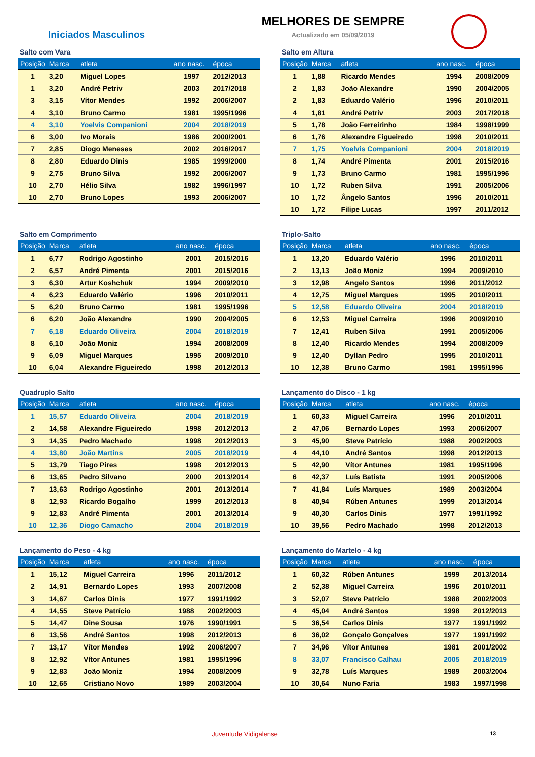Iniciados Masculinos
MELHORES DE SEMPRE
Actualizado em 05/09/2019
Salto com Vara
| Posição | Marca | atleta | ano nasc. | época |
| --- | --- | --- | --- | --- |
| 1 | 3,20 | Miguel Lopes | 1997 | 2012/2013 |
| 1 | 3,20 | André Petriv | 2003 | 2017/2018 |
| 3 | 3,15 | Vítor Mendes | 1992 | 2006/2007 |
| 4 | 3,10 | Bruno Carmo | 1981 | 1995/1996 |
| 4 | 3,10 | Yoelvis Companioni | 2004 | 2018/2019 |
| 6 | 3,00 | Ivo Morais | 1986 | 2000/2001 |
| 7 | 2,85 | Diogo Meneses | 2002 | 2016/2017 |
| 8 | 2,80 | Eduardo Dinis | 1985 | 1999/2000 |
| 9 | 2,75 | Bruno Silva | 1992 | 2006/2007 |
| 10 | 2,70 | Hélio Silva | 1982 | 1996/1997 |
| 10 | 2,70 | Bruno Lopes | 1993 | 2006/2007 |
Salto em Altura
| Posição | Marca | atleta | ano nasc. | época |
| --- | --- | --- | --- | --- |
| 1 | 1,88 | Ricardo Mendes | 1994 | 2008/2009 |
| 2 | 1,83 | João Alexandre | 1990 | 2004/2005 |
| 2 | 1,83 | Eduardo Valério | 1996 | 2010/2011 |
| 4 | 1,81 | André Petriv | 2003 | 2017/2018 |
| 5 | 1,78 | João Ferreirinho | 1984 | 1998/1999 |
| 6 | 1,76 | Alexandre Figueiredo | 1998 | 2010/2011 |
| 7 | 1,75 | Yoelvis Companioni | 2004 | 2018/2019 |
| 8 | 1,74 | André Pimenta | 2001 | 2015/2016 |
| 9 | 1,73 | Bruno Carmo | 1981 | 1995/1996 |
| 10 | 1,72 | Ruben Silva | 1991 | 2005/2006 |
| 10 | 1,72 | Ângelo Santos | 1996 | 2010/2011 |
| 10 | 1,72 | Filipe Lucas | 1997 | 2011/2012 |
Salto em Comprimento
| Posição | Marca | atleta | ano nasc. | época |
| --- | --- | --- | --- | --- |
| 1 | 6,77 | Rodrigo Agostinho | 2001 | 2015/2016 |
| 2 | 6,57 | André Pimenta | 2001 | 2015/2016 |
| 3 | 6,30 | Artur Koshchuk | 1994 | 2009/2010 |
| 4 | 6,23 | Eduardo Valério | 1996 | 2010/2011 |
| 5 | 6,20 | Bruno Carmo | 1981 | 1995/1996 |
| 6 | 6,20 | João Alexandre | 1990 | 2004/2005 |
| 7 | 6,18 | Eduardo Oliveira | 2004 | 2018/2019 |
| 8 | 6,10 | João Moniz | 1994 | 2008/2009 |
| 9 | 6,09 | Miguel Marques | 1995 | 2009/2010 |
| 10 | 6,04 | Alexandre Figueiredo | 1998 | 2012/2013 |
Triplo-Salto
| Posição | Marca | atleta | ano nasc. | época |
| --- | --- | --- | --- | --- |
| 1 | 13,20 | Eduardo Valério | 1996 | 2010/2011 |
| 2 | 13,13 | João Moniz | 1994 | 2009/2010 |
| 3 | 12,98 | Angelo Santos | 1996 | 2011/2012 |
| 4 | 12,75 | Miguel Marques | 1995 | 2010/2011 |
| 5 | 12,58 | Eduardo Oliveira | 2004 | 2018/2019 |
| 6 | 12,53 | Miguel Carreira | 1996 | 2009/2010 |
| 7 | 12,41 | Ruben Silva | 1991 | 2005/2006 |
| 8 | 12,40 | Ricardo Mendes | 1994 | 2008/2009 |
| 9 | 12,40 | Dyllan Pedro | 1995 | 2010/2011 |
| 10 | 12,38 | Bruno Carmo | 1981 | 1995/1996 |
Quadruplo Salto
| Posição | Marca | atleta | ano nasc. | época |
| --- | --- | --- | --- | --- |
| 1 | 15,57 | Eduardo Oliveira | 2004 | 2018/2019 |
| 2 | 14,58 | Alexandre Figueiredo | 1998 | 2012/2013 |
| 3 | 14,35 | Pedro Machado | 1998 | 2012/2013 |
| 4 | 13,80 | João Martins | 2005 | 2018/2019 |
| 5 | 13,79 | Tiago Pires | 1998 | 2012/2013 |
| 6 | 13,65 | Pedro Silvano | 2000 | 2013/2014 |
| 7 | 13,63 | Rodrigo Agostinho | 2001 | 2013/2014 |
| 8 | 12,93 | Ricardo Bogalho | 1999 | 2012/2013 |
| 9 | 12,83 | André Pimenta | 2001 | 2013/2014 |
| 10 | 12,36 | Diogo Camacho | 2004 | 2018/2019 |
Lançamento do Disco - 1 kg
| Posição | Marca | atleta | ano nasc. | época |
| --- | --- | --- | --- | --- |
| 1 | 60,33 | Miguel Carreira | 1996 | 2010/2011 |
| 2 | 47,06 | Bernardo Lopes | 1993 | 2006/2007 |
| 3 | 45,90 | Steve Patrício | 1988 | 2002/2003 |
| 4 | 44,10 | André Santos | 1998 | 2012/2013 |
| 5 | 42,90 | Vítor Antunes | 1981 | 1995/1996 |
| 6 | 42,37 | Luís Batista | 1991 | 2005/2006 |
| 7 | 41,84 | Luís Marques | 1989 | 2003/2004 |
| 8 | 40,94 | Rúben Antunes | 1999 | 2013/2014 |
| 9 | 40,30 | Carlos Dinis | 1977 | 1991/1992 |
| 10 | 39,56 | Pedro Machado | 1998 | 2012/2013 |
Lançamento do Peso - 4 kg
| Posição | Marca | atleta | ano nasc. | época |
| --- | --- | --- | --- | --- |
| 1 | 15,12 | Miguel Carreira | 1996 | 2011/2012 |
| 2 | 14,91 | Bernardo Lopes | 1993 | 2007/2008 |
| 3 | 14,67 | Carlos Dinis | 1977 | 1991/1992 |
| 4 | 14,55 | Steve Patrício | 1988 | 2002/2003 |
| 5 | 14,47 | Dine Sousa | 1976 | 1990/1991 |
| 6 | 13,56 | André Santos | 1998 | 2012/2013 |
| 7 | 13,17 | Vítor Mendes | 1992 | 2006/2007 |
| 8 | 12,92 | Vítor Antunes | 1981 | 1995/1996 |
| 9 | 12,83 | João Moniz | 1994 | 2008/2009 |
| 10 | 12,65 | Cristiano Novo | 1989 | 2003/2004 |
Lançamento do Martelo - 4 kg
| Posição | Marca | atleta | ano nasc. | época |
| --- | --- | --- | --- | --- |
| 1 | 60,32 | Rúben Antunes | 1999 | 2013/2014 |
| 2 | 52,38 | Miguel Carreira | 1996 | 2010/2011 |
| 3 | 52,07 | Steve Patrício | 1988 | 2002/2003 |
| 4 | 45,04 | André Santos | 1998 | 2012/2013 |
| 5 | 36,54 | Carlos Dinis | 1977 | 1991/1992 |
| 6 | 36,02 | Gonçalo Gonçalves | 1977 | 1991/1992 |
| 7 | 34,96 | Vítor Antunes | 1981 | 2001/2002 |
| 8 | 33,07 | Francisco Calhau | 2005 | 2018/2019 |
| 9 | 32,78 | Luís Marques | 1989 | 2003/2004 |
| 10 | 30,64 | Nuno Faria | 1983 | 1997/1998 |
Juventude Vidigalense
13